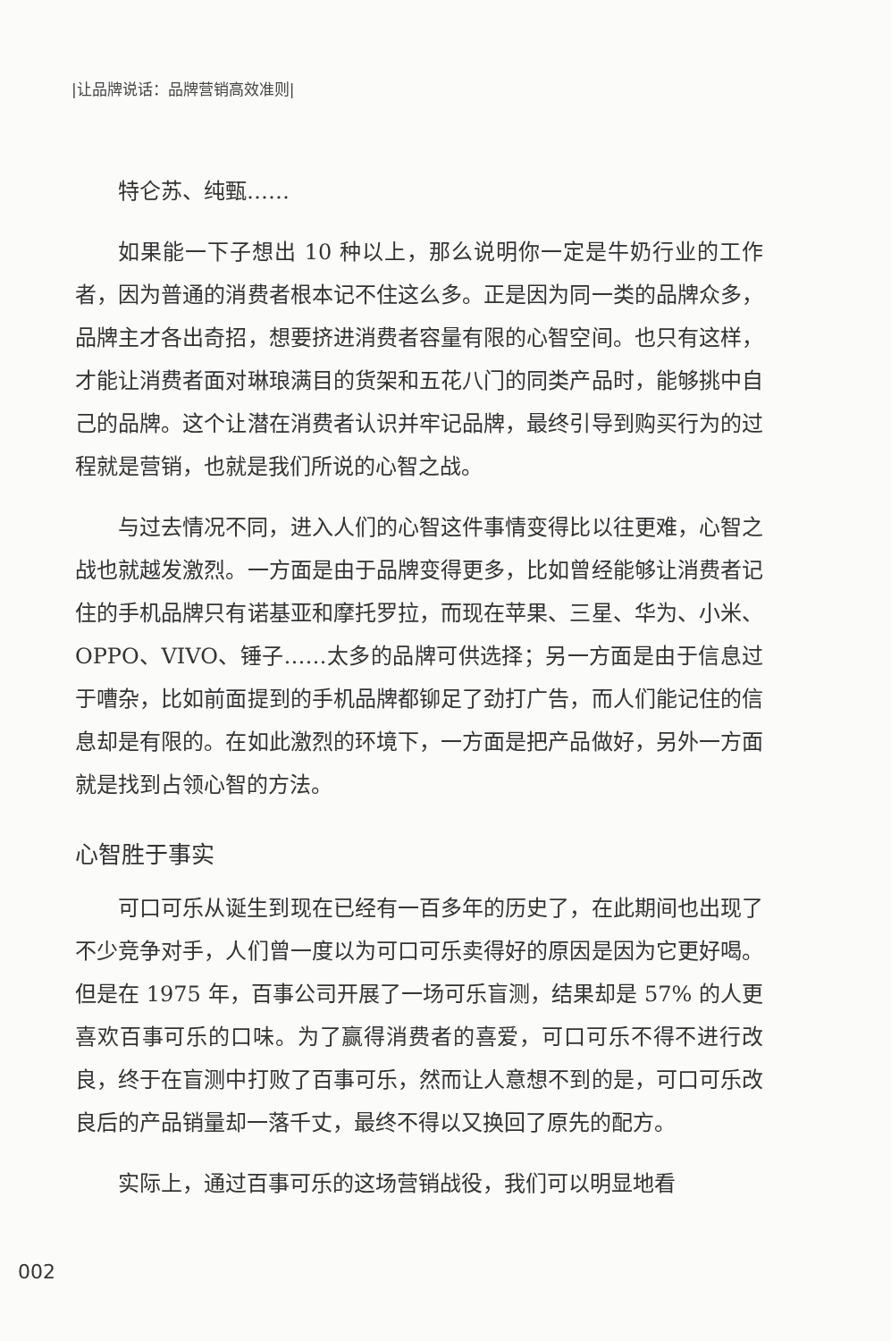|让品牌说话：品牌营销高效准则|
特仑苏、纯甄……
如果能一下子想出 10 种以上，那么说明你一定是牛奶行业的工作者，因为普通的消费者根本记不住这么多。正是因为同一类的品牌众多，品牌主才各出奇招，想要挤进消费者容量有限的心智空间。也只有这样，才能让消费者面对琳琅满目的货架和五花八门的同类产品时，能够挑中自己的品牌。这个让潜在消费者认识并牢记品牌，最终引导到购买行为的过程就是营销，也就是我们所说的心智之战。
与过去情况不同，进入人们的心智这件事情变得比以往更难，心智之战也就越发激烈。一方面是由于品牌变得更多，比如曾经能够让消费者记住的手机品牌只有诺基亚和摩托罗拉，而现在苹果、三星、华为、小米、OPPO、VIVO、锤子……太多的品牌可供选择；另一方面是由于信息过于嘈杂，比如前面提到的手机品牌都铆足了劲打广告，而人们能记住的信息却是有限的。在如此激烈的环境下，一方面是把产品做好，另外一方面就是找到占领心智的方法。
心智胜于事实
可口可乐从诞生到现在已经有一百多年的历史了，在此期间也出现了不少竞争对手，人们曾一度以为可口可乐卖得好的原因是因为它更好喝。但是在 1975 年，百事公司开展了一场可乐盲测，结果却是 57% 的人更喜欢百事可乐的口味。为了赢得消费者的喜爱，可口可乐不得不进行改良，终于在盲测中打败了百事可乐，然而让人意想不到的是，可口可乐改良后的产品销量却一落千丈，最终不得以又换回了原先的配方。
实际上，通过百事可乐的这场营销战役，我们可以明显地看
002